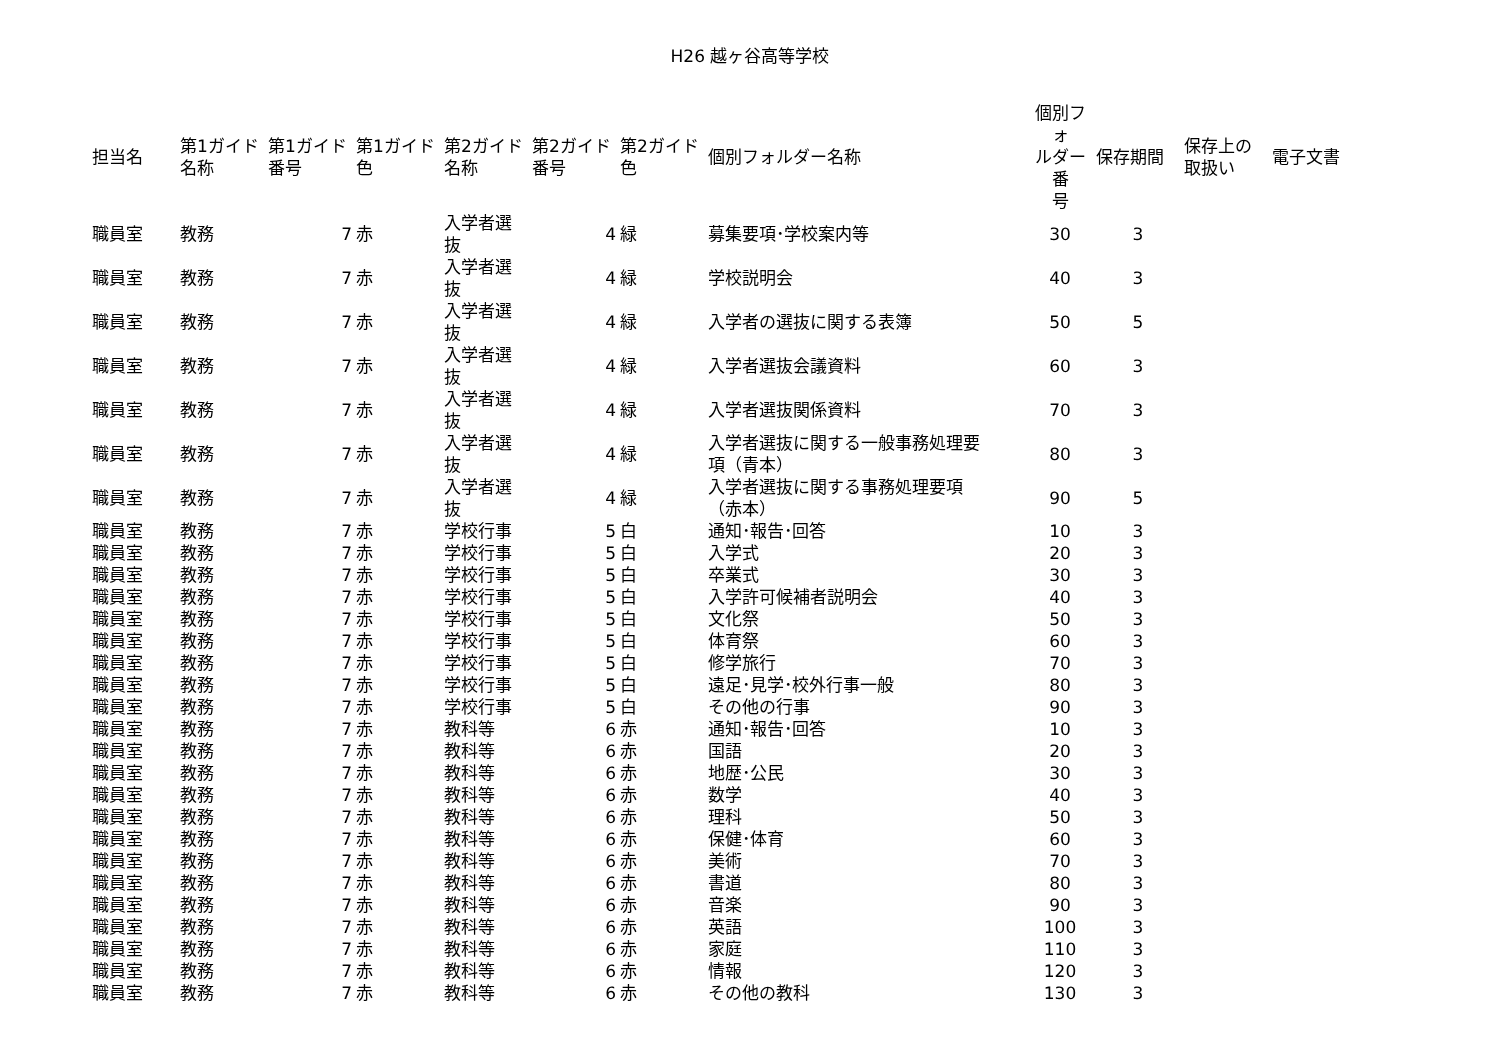H26 越ヶ谷高等学校
| 担当名 | 第1ガイド 名称 | 第1ガイド 番号 | 第1ガイド 色 | 第2ガイド 名称 | 第2ガイド 番号 | 第2ガイド 色 | 個別フォルダー名称 | 個別フォ ルダー番 号 | 保存期間 | 保存上の 取扱い | 電子文書 |
| --- | --- | --- | --- | --- | --- | --- | --- | --- | --- | --- | --- |
| 職員室 | 教務 | 7 | 赤 | 入学者選 抜 | 4 | 緑 | 募集要項･学校案内等 | 30 | 3 | | |
| 職員室 | 教務 | 7 | 赤 | 入学者選 抜 | 4 | 緑 | 学校説明会 | 40 | 3 | | |
| 職員室 | 教務 | 7 | 赤 | 入学者選 抜 | 4 | 緑 | 入学者の選抜に関する表簿 | 50 | 5 | | |
| 職員室 | 教務 | 7 | 赤 | 入学者選 抜 | 4 | 緑 | 入学者選抜会議資料 | 60 | 3 | | |
| 職員室 | 教務 | 7 | 赤 | 入学者選 抜 | 4 | 緑 | 入学者選抜関係資料 | 70 | 3 | | |
| 職員室 | 教務 | 7 | 赤 | 入学者選 抜 | 4 | 緑 | 入学者選抜に関する一般事務処理要 項（青本） | 80 | 3 | | |
| 職員室 | 教務 | 7 | 赤 | 入学者選 抜 | 4 | 緑 | 入学者選抜に関する事務処理要項 （赤本） | 90 | 5 | | |
| 職員室 | 教務 | 7 | 赤 | 学校行事 | 5 | 白 | 通知･報告･回答 | 10 | 3 | | |
| 職員室 | 教務 | 7 | 赤 | 学校行事 | 5 | 白 | 入学式 | 20 | 3 | | |
| 職員室 | 教務 | 7 | 赤 | 学校行事 | 5 | 白 | 卒業式 | 30 | 3 | | |
| 職員室 | 教務 | 7 | 赤 | 学校行事 | 5 | 白 | 入学許可候補者説明会 | 40 | 3 | | |
| 職員室 | 教務 | 7 | 赤 | 学校行事 | 5 | 白 | 文化祭 | 50 | 3 | | |
| 職員室 | 教務 | 7 | 赤 | 学校行事 | 5 | 白 | 体育祭 | 60 | 3 | | |
| 職員室 | 教務 | 7 | 赤 | 学校行事 | 5 | 白 | 修学旅行 | 70 | 3 | | |
| 職員室 | 教務 | 7 | 赤 | 学校行事 | 5 | 白 | 遠足･見学･校外行事一般 | 80 | 3 | | |
| 職員室 | 教務 | 7 | 赤 | 学校行事 | 5 | 白 | その他の行事 | 90 | 3 | | |
| 職員室 | 教務 | 7 | 赤 | 教科等 | 6 | 赤 | 通知･報告･回答 | 10 | 3 | | |
| 職員室 | 教務 | 7 | 赤 | 教科等 | 6 | 赤 | 国語 | 20 | 3 | | |
| 職員室 | 教務 | 7 | 赤 | 教科等 | 6 | 赤 | 地歴･公民 | 30 | 3 | | |
| 職員室 | 教務 | 7 | 赤 | 教科等 | 6 | 赤 | 数学 | 40 | 3 | | |
| 職員室 | 教務 | 7 | 赤 | 教科等 | 6 | 赤 | 理科 | 50 | 3 | | |
| 職員室 | 教務 | 7 | 赤 | 教科等 | 6 | 赤 | 保健･体育 | 60 | 3 | | |
| 職員室 | 教務 | 7 | 赤 | 教科等 | 6 | 赤 | 美術 | 70 | 3 | | |
| 職員室 | 教務 | 7 | 赤 | 教科等 | 6 | 赤 | 書道 | 80 | 3 | | |
| 職員室 | 教務 | 7 | 赤 | 教科等 | 6 | 赤 | 音楽 | 90 | 3 | | |
| 職員室 | 教務 | 7 | 赤 | 教科等 | 6 | 赤 | 英語 | 100 | 3 | | |
| 職員室 | 教務 | 7 | 赤 | 教科等 | 6 | 赤 | 家庭 | 110 | 3 | | |
| 職員室 | 教務 | 7 | 赤 | 教科等 | 6 | 赤 | 情報 | 120 | 3 | | |
| 職員室 | 教務 | 7 | 赤 | 教科等 | 6 | 赤 | その他の教科 | 130 | 3 | | |